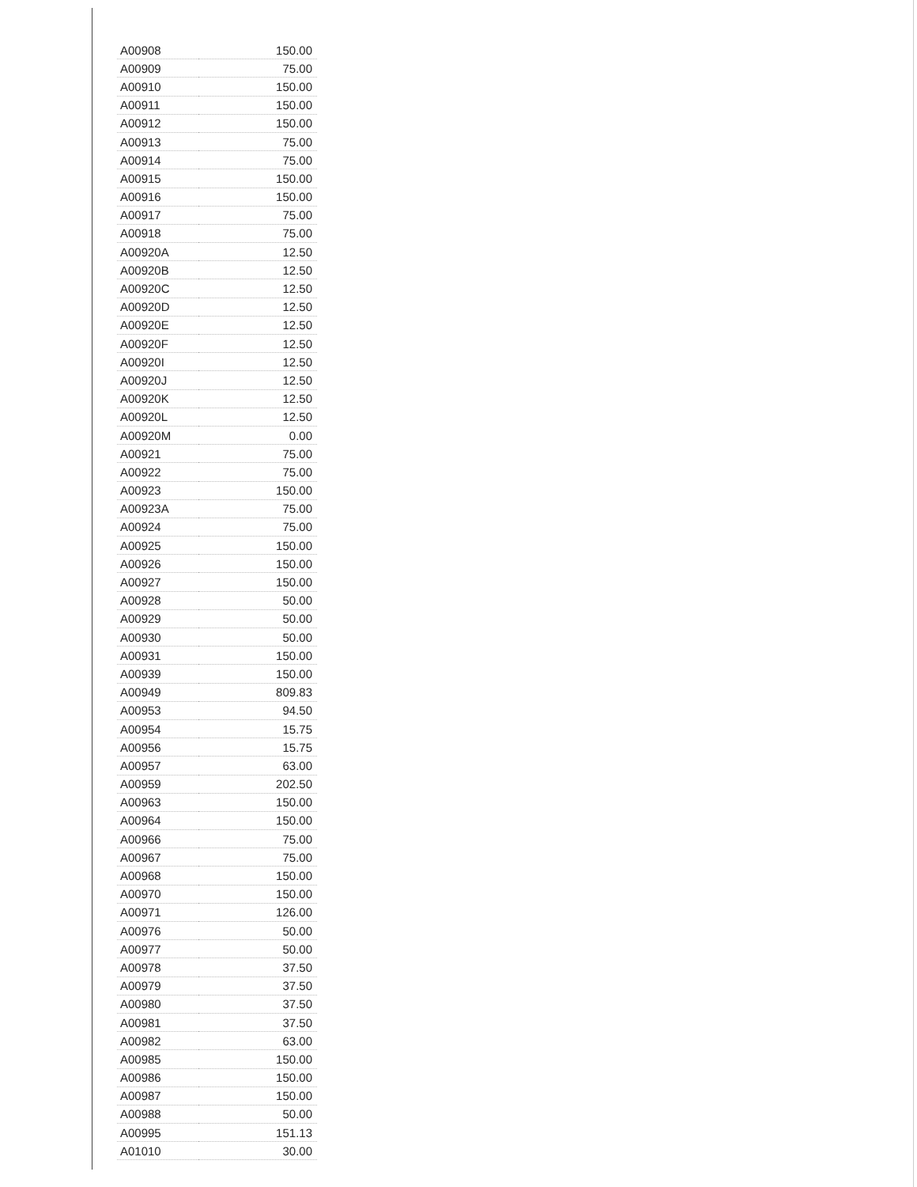| A00908 | 150.00 |
| A00909 | 75.00 |
| A00910 | 150.00 |
| A00911 | 150.00 |
| A00912 | 150.00 |
| A00913 | 75.00 |
| A00914 | 75.00 |
| A00915 | 150.00 |
| A00916 | 150.00 |
| A00917 | 75.00 |
| A00918 | 75.00 |
| A00920A | 12.50 |
| A00920B | 12.50 |
| A00920C | 12.50 |
| A00920D | 12.50 |
| A00920E | 12.50 |
| A00920F | 12.50 |
| A00920I | 12.50 |
| A00920J | 12.50 |
| A00920K | 12.50 |
| A00920L | 12.50 |
| A00920M | 0.00 |
| A00921 | 75.00 |
| A00922 | 75.00 |
| A00923 | 150.00 |
| A00923A | 75.00 |
| A00924 | 75.00 |
| A00925 | 150.00 |
| A00926 | 150.00 |
| A00927 | 150.00 |
| A00928 | 50.00 |
| A00929 | 50.00 |
| A00930 | 50.00 |
| A00931 | 150.00 |
| A00939 | 150.00 |
| A00949 | 809.83 |
| A00953 | 94.50 |
| A00954 | 15.75 |
| A00956 | 15.75 |
| A00957 | 63.00 |
| A00959 | 202.50 |
| A00963 | 150.00 |
| A00964 | 150.00 |
| A00966 | 75.00 |
| A00967 | 75.00 |
| A00968 | 150.00 |
| A00970 | 150.00 |
| A00971 | 126.00 |
| A00976 | 50.00 |
| A00977 | 50.00 |
| A00978 | 37.50 |
| A00979 | 37.50 |
| A00980 | 37.50 |
| A00981 | 37.50 |
| A00982 | 63.00 |
| A00985 | 150.00 |
| A00986 | 150.00 |
| A00987 | 150.00 |
| A00988 | 50.00 |
| A00995 | 151.13 |
| A01010 | 30.00 |